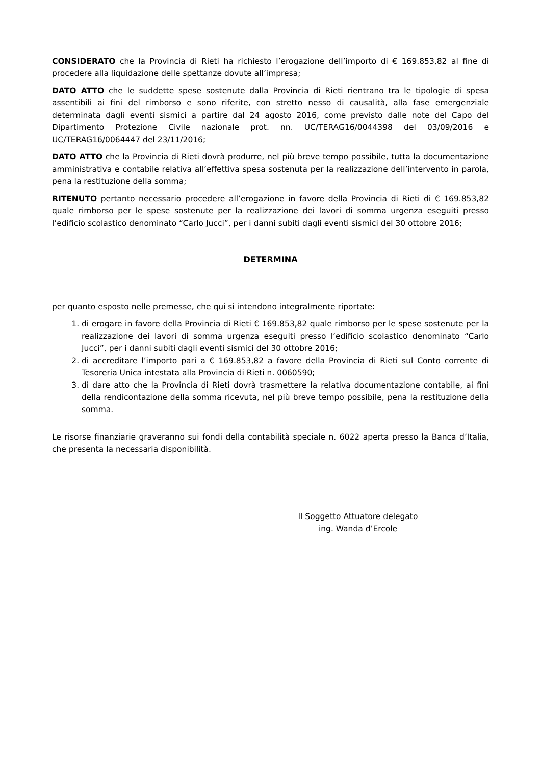CONSIDERATO che la Provincia di Rieti ha richiesto l’erogazione dell’importo di € 169.853,82 al fine di procedere alla liquidazione delle spettanze dovute all’impresa;
DATO ATTO che le suddette spese sostenute dalla Provincia di Rieti rientrano tra le tipologie di spesa assentibili ai fini del rimborso e sono riferite, con stretto nesso di causalità, alla fase emergenziale determinata dagli eventi sismici a partire dal 24 agosto 2016, come previsto dalle note del Capo del Dipartimento Protezione Civile nazionale prot. nn. UC/TERAG16/0044398 del 03/09/2016 e UC/TERAG16/0064447 del 23/11/2016;
DATO ATTO che la Provincia di Rieti dovrà produrre, nel più breve tempo possibile, tutta la documentazione amministrativa e contabile relativa all’effettiva spesa sostenuta per la realizzazione dell’intervento in parola, pena la restituzione della somma;
RITENUTO pertanto necessario procedere all’erogazione in favore della Provincia di Rieti di € 169.853,82 quale rimborso per le spese sostenute per la realizzazione dei lavori di somma urgenza eseguiti presso l’edificio scolastico denominato “Carlo Jucci”, per i danni subiti dagli eventi sismici del 30 ottobre 2016;
DETERMINA
per quanto esposto nelle premesse, che qui si intendono integralmente riportate:
1. di erogare in favore della Provincia di Rieti € 169.853,82 quale rimborso per le spese sostenute per la realizzazione dei lavori di somma urgenza eseguiti presso l’edificio scolastico denominato “Carlo Jucci”, per i danni subiti dagli eventi sismici del 30 ottobre 2016;
2. di accreditare l’importo pari a € 169.853,82 a favore della Provincia di Rieti sul Conto corrente di Tesoreria Unica intestata alla Provincia di Rieti n. 0060590;
3. di dare atto che la Provincia di Rieti dovrà trasmettere la relativa documentazione contabile, ai fini della rendicontazione della somma ricevuta, nel più breve tempo possibile, pena la restituzione della somma.
Le risorse finanziarie graveranno sui fondi della contabilità speciale n. 6022 aperta presso la Banca d’Italia, che presenta la necessaria disponibilità.
Il Soggetto Attuatore delegato
ing. Wanda d’Ercole